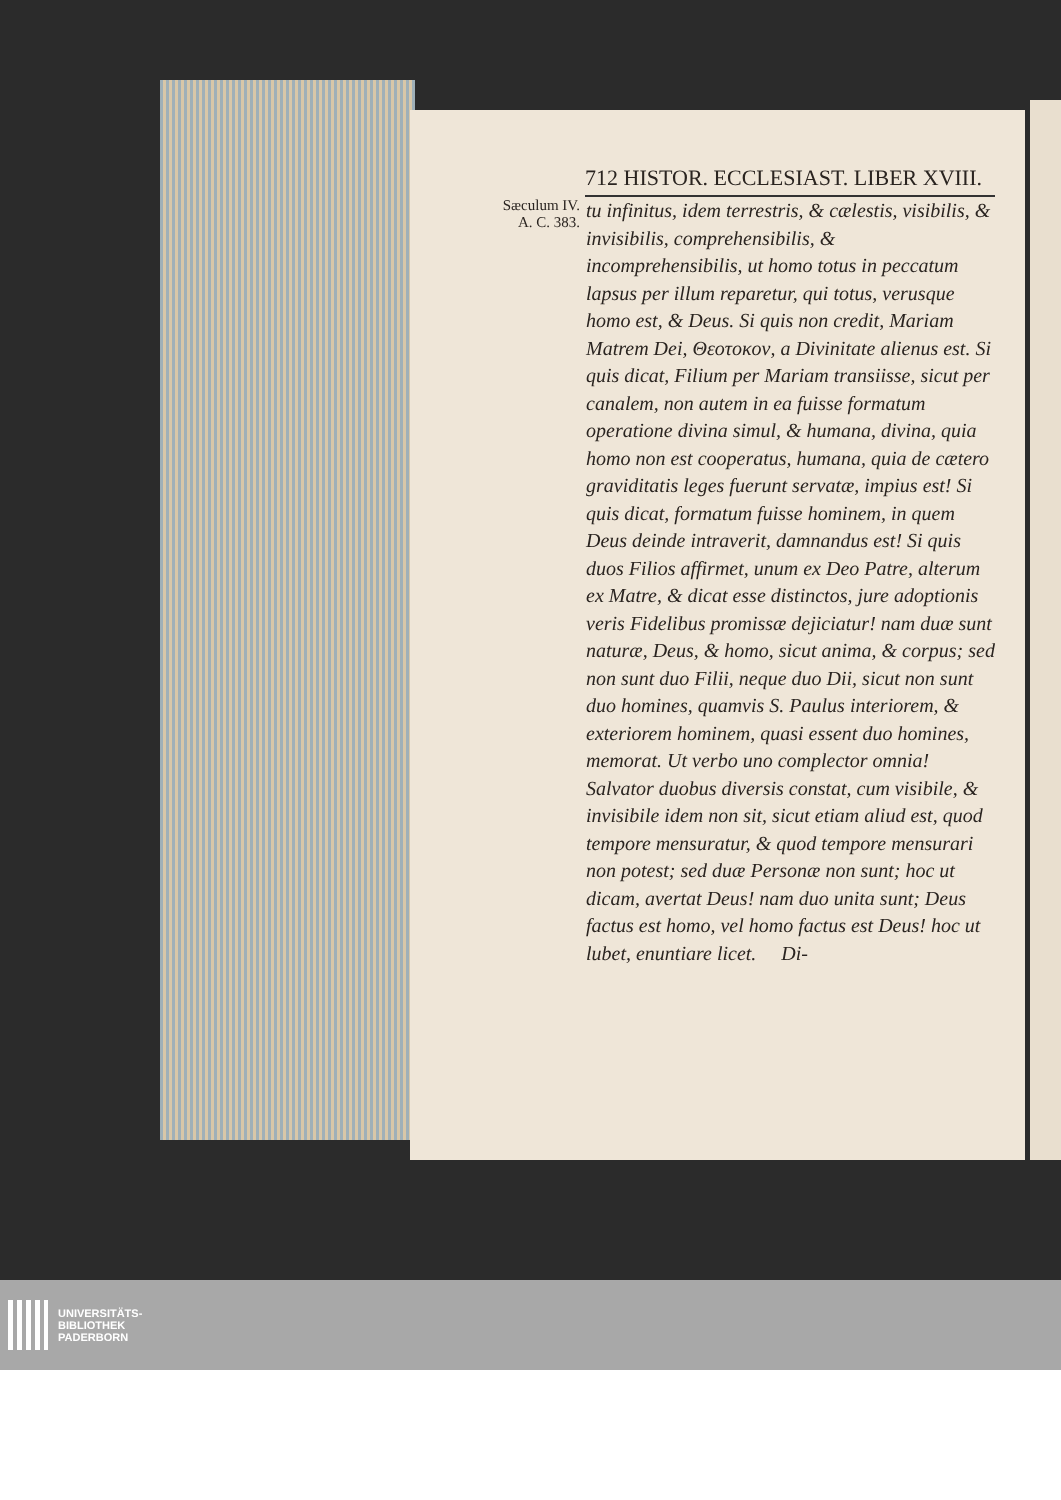712 HISTOR. ECCLESIAST. LIBER XVIII.
Sæculum IV.
A. C. 383.
tu infinitus, idem terrestris, & cælestis, visibilis, & invisibilis, comprehensibilis, & incomprehensibilis, ut homo totus in peccatum lapsus per illum reparetur, qui totus, verusque homo est, & Deus. Si quis non credit, Mariam Matrem Dei, Θεοτοκον, a Divinitate alienus est. Si quis dicat, Filium per Mariam transiisse, sicut per canalem, non autem in ea fuisse formatum operatione divina simul, & humana, divina, quia homo non est cooperatus, humana, quia de cætero graviditatis leges fuerunt servatæ, impius est! Si quis dicat, formatum fuisse hominem, in quem Deus deinde intraverit, damnandus est! Si quis duos Filios affirmet, unum ex Deo Patre, alterum ex Matre, & dicat esse distinctos, jure adoptionis veris Fidelibus promissæ dejiciatur! nam duæ sunt naturæ, Deus, & homo, sicut anima, & corpus; sed non sunt duo Filii, neque duo Dii, sicut non sunt duo homines, quamvis S. Paulus interiorem, & exteriorem hominem, quasi essent duo homines, memorat. Ut verbo uno complector omnia! Salvator duobus diversis constat, cum visibile, & invisibile idem non sit, sicut etiam aliud est, quod tempore mensuratur, & quod tempore mensurari non potest; sed duæ Personæ non sunt; hoc ut dicam, avertat Deus! nam duo unita sunt; Deus factus est homo, vel homo factus est Deus! hoc ut lubet, enuntiare licet. Di-
UNIVERSITÄTS-
BIBLIOTHEK
PADERBORN